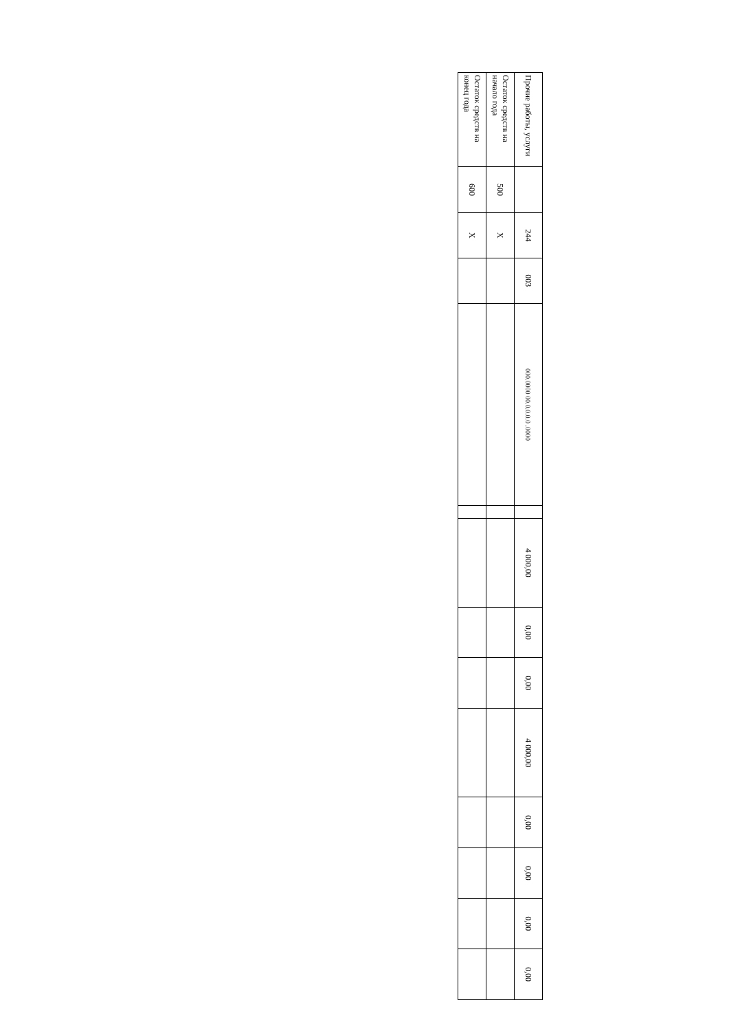| Прочие работы, услуги | | 244 | 003 | 000.0000 00.0.0.0.0 .0000 | | 4 000,00 | 0,00 | 0,00 | 4 000,00 | 0,00 | 0,00 | 0,00 | 0,00 |
| Остаток средств на начало года | 500 | X | | | | | | | | | | | |
| Остаток средств на конец года | 600 | X | | | | | | | | | | | |